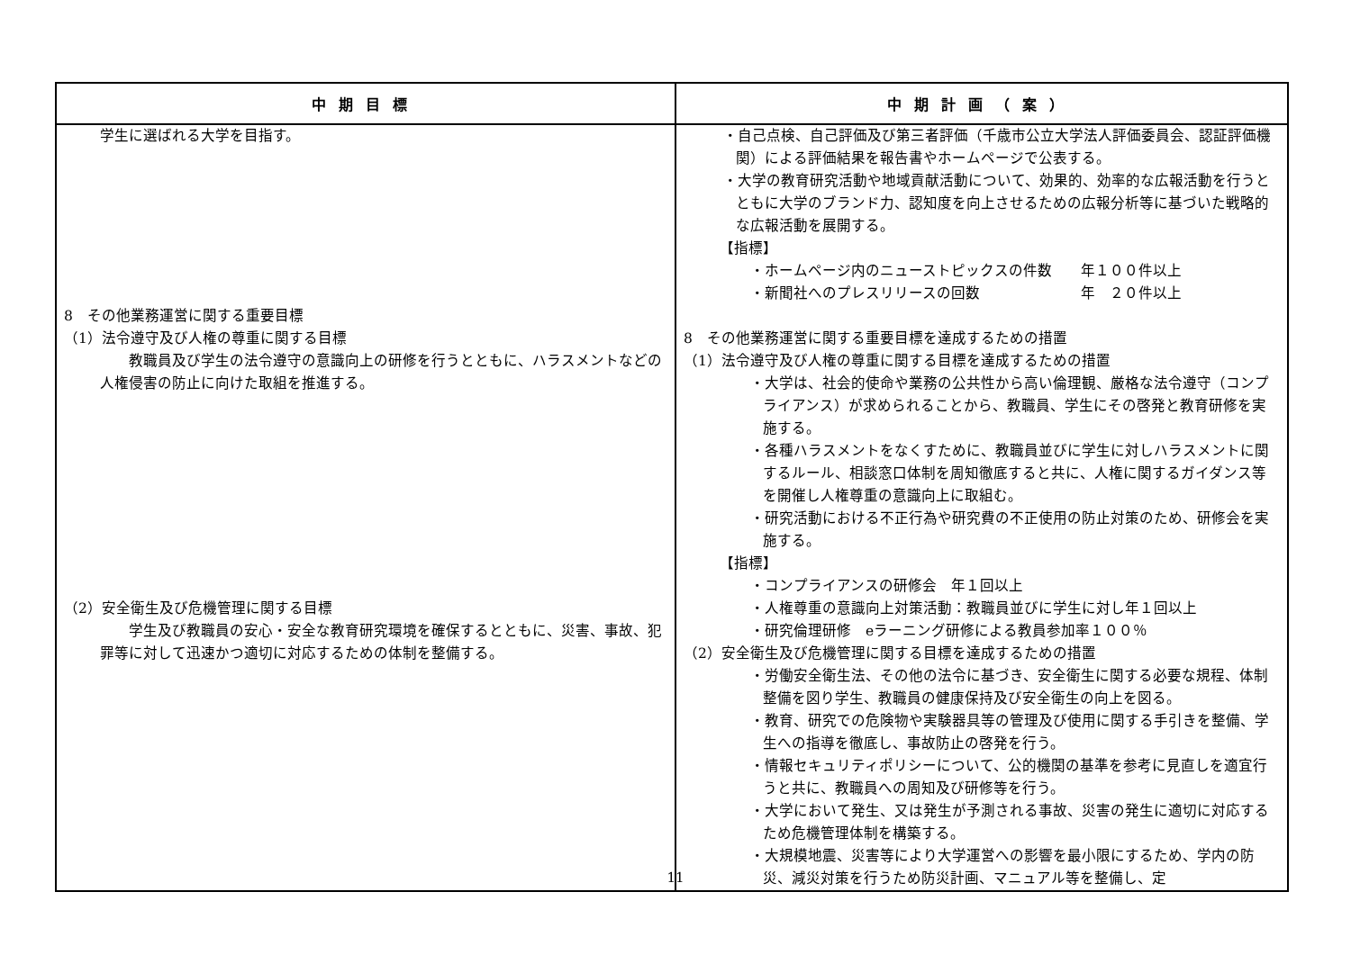| 中期目標 | 中期計画（案） |
| --- | --- |
| 学生に選ばれる大学を目指す。 8 その他業務運営に関する重要目標 （1）法令遵守及び人権の尊重に関する目標 教職員及び学生の法令遵守の意識向上の研修を行うとともに、ハラスメントなどの人権侵害の防止に向けた取組を推進する。 （2）安全衛生及び危機管理に関する目標 学生及び教職員の安心・安全な教育研究環境を確保するとともに、災害、事故、犯罪等に対して迅速かつ適切に対応するための体制を整備する。 | ・自己点検、自己評価及び第三者評価（千歳市公立大学法人評価委員会、認証評価機関）による評価結果を報告書やホームページで公表する。 ・大学の教育研究活動や地域貢献活動について、効果的、効率的な広報活動を行うとともに大学のブランド力、認知度を向上させるための広報分析等に基づいた戦略的な広報活動を展開する。 【指標】 ・ホームページ内のニューストピックスの件数 年１００件以上 ・新聞社へのプレスリリースの回数 年 ２０件以上 8 その他業務運営に関する重要目標を達成するための措置 （1）法令遵守及び人権の尊重に関する目標を達成するための措置 ・大学は、社会的使命や業務の公共性から高い倫理観、厳格な法令遵守（コンプライアンス）が求められることから、教職員、学生にその啓発と教育研修を実施する。 ・各種ハラスメントをなくすために、教職員並びに学生に対しハラスメントに関するルール、相談窓口体制を周知徹底すると共に、人権に関するガイダンス等を開催し人権尊重の意識向上に取組む。 ・研究活動における不正行為や研究費の不正使用の防止対策のため、研修会を実施する。 【指標】 ・コンプライアンスの研修会 年１回以上 ・人権尊重の意識向上対策活動：教職員並びに学生に対し年１回以上 ・研究倫理研修 eラーニング研修による教員参加率１００％ （2）安全衛生及び危機管理に関する目標を達成するための措置 ・労働安全衛生法、その他の法令に基づき、安全衛生に関する必要な規程、体制整備を図り学生、教職員の健康保持及び安全衛生の向上を図る。 ・教育、研究での危険物や実験器具等の管理及び使用に関する手引きを整備、学生への指導を徹底し、事故防止の啓発を行う。 ・情報セキュリティポリシーについて、公的機関の基準を参考に見直しを適宜行うと共に、教職員への周知及び研修等を行う。 ・大学において発生、又は発生が予測される事故、災害の発生に適切に対応するため危機管理体制を構築する。 ・大規模地震、災害等により大学運営への影響を最小限にするため、学内の防災、減災対策を行うため防災計画、マニュアル等を整備し、定 |
11